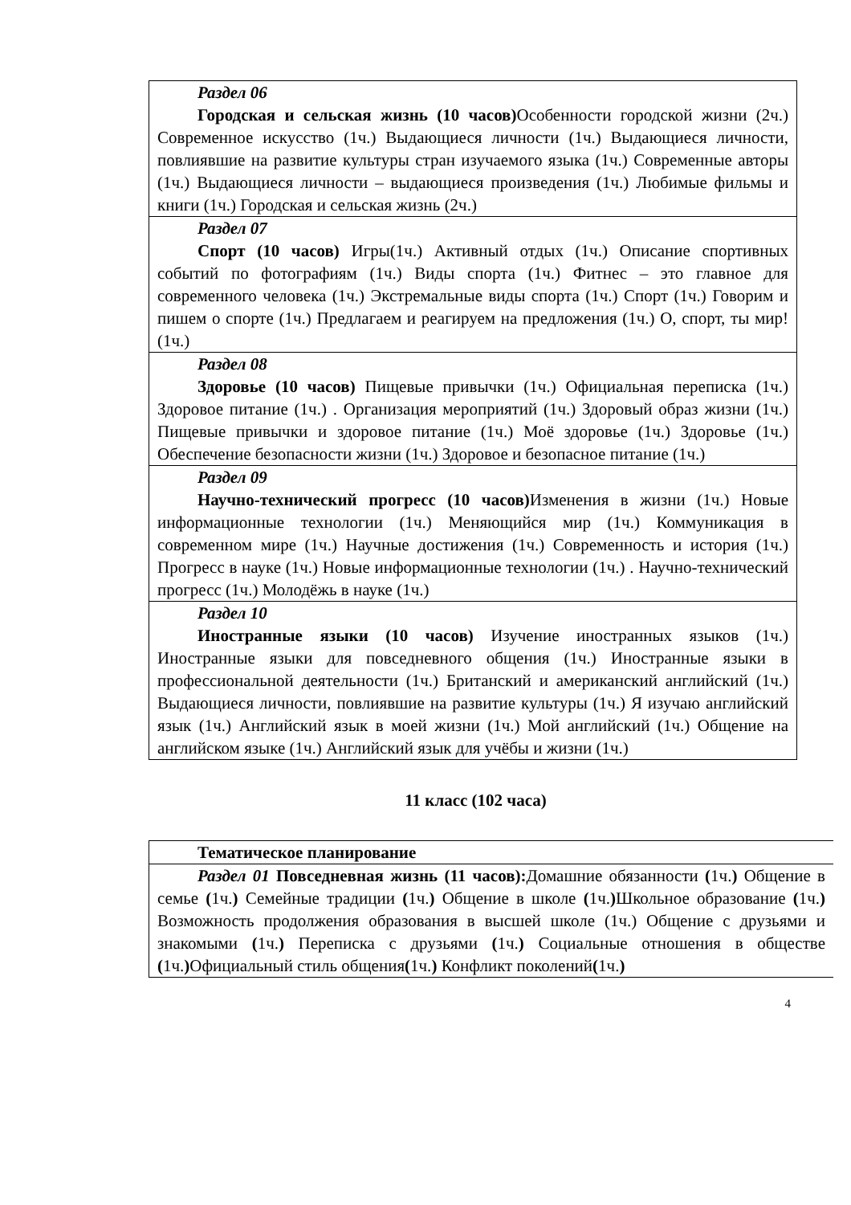| Раздел 06 Городская и сельская жизнь (10 часов) Особенности городской жизни (2ч.) Современное искусство (1ч.) Выдающиеся личности (1ч.) Выдающиеся личности, повлиявшие на развитие культуры стран изучаемого языка (1ч.) Современные авторы (1ч.) Выдающиеся личности – выдающиеся произведения (1ч.) Любимые фильмы и книги (1ч.) Городская и сельская жизнь (2ч.) |
| Раздел 07 Спорт (10 часов) Игры(1ч.) Активный отдых (1ч.) Описание спортивных событий по фотографиям (1ч.) Виды спорта (1ч.) Фитнес – это главное для современного человека (1ч.) Экстремальные виды спорта (1ч.) Спорт (1ч.) Говорим и пишем о спорте (1ч.) Предлагаем и реагируем на предложения (1ч.) О, спорт, ты мир! (1ч.) |
| Раздел 08 Здоровье (10 часов) Пищевые привычки (1ч.) Официальная переписка (1ч.) Здоровое питание (1ч.) . Организация мероприятий (1ч.) Здоровый образ жизни (1ч.) Пищевые привычки и здоровое питание (1ч.) Моё здоровье (1ч.) Здоровье (1ч.) Обеспечение безопасности жизни (1ч.) Здоровое и безопасное питание (1ч.) |
| Раздел 09 Научно-технический прогресс (10 часов) Изменения в жизни (1ч.) Новые информационные технологии (1ч.) Меняющийся мир (1ч.) Коммуникация в современном мире (1ч.) Научные достижения (1ч.) Современность и история (1ч.) Прогресс в науке (1ч.) Новые информационные технологии (1ч.) . Научно-технический прогресс (1ч.) Молодёжь в науке (1ч.) |
| Раздел 10 Иностранные языки (10 часов) Изучение иностранных языков (1ч.) Иностранные языки для повседневного общения (1ч.) Иностранные языки в профессиональной деятельности (1ч.) Британский и американский английский (1ч.) Выдающиеся личности, повлиявшие на развитие культуры (1ч.) Я изучаю английский язык (1ч.) Английский язык в моей жизни (1ч.) Мой английский (1ч.) Общение на английском языке (1ч.) Английский язык для учёбы и жизни (1ч.) |
11 класс (102 часа)
| Тематическое планирование |
| Раздел 01 Повседневная жизнь (11 часов): Домашние обязанности ( 1ч. ) Общение в семье ( 1ч. ) Семейные традиции ( 1ч. ) Общение в школе ( 1ч. ) Школьное образование ( 1ч. ) Возможность продолжения образования в высшей школе (1ч.) Общение с друзьями и знакомыми ( 1ч. ) Переписка с друзьями ( 1ч. ) Социальные отношения в обществе ( 1ч. ) Официальный стиль общения ( 1ч. ) Конфликт поколений ( 1ч. ) |
4